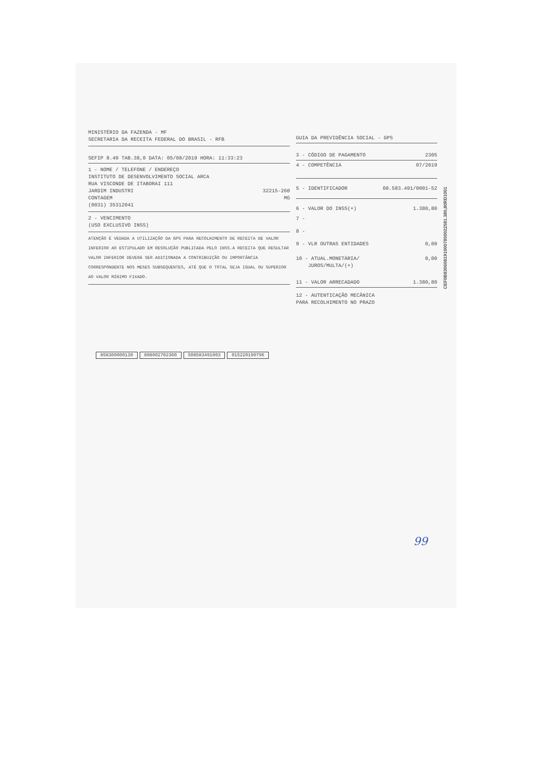MINISTÉRIO DA FAZENDA - MF
SECRETARIA DA RECEITA FEDERAL DO BRASIL - RFB
SEFIP 8.40 TAB.38,0 DATA: 05/08/2019 HORA: 11:33:23
1 - NOME / TELEFONE / ENDEREÇO
INSTITUTO DE DESENVOLVIMENTO SOCIAL ARCA
RUA VISCONDE DE ITABORAI 111
JARDIM INDUSTRI 32215-260
CONTAGEM MG
(0031) 35312041
2 - VENCIMENTO
(USO EXCLUSIVO INSS)
ATENÇÃO É VEDADA A UTILIZAÇÃO DA GPS PARA RECOLHIMENTO DE RECEITA DE VALOR INFERIOR AO ESTIPULADO EM RESOLUÇÃO PUBLICADA PELO INSS.A RECEITA QUE RESULTAR VALOR INFERIOR DEVERÁ SER ADICIONADA A CONTRIBUIÇÃO OU IMPORTÂNCIA CORRESPONDENTE NOS MESES SUBSEQUENTES, ATÉ QUE O TOTAL SEJA IGUAL OU SUPERIOR AO VALOR MÍNIMO FIXADO.
GUIA DA PREVIDÊNCIA SOCIAL - GPS
3 - CÓDIGO DE PAGAMENTO 2305
4 - COMPETÊNCIA 07/2019
5 - IDENTIFICADOR 08.583.491/0001-52
6 - VALOR DO INSS(+) 1.380,80
7 -
8 -
9 - VLR OUTRAS ENTIDADES 0,00
10 - ATUAL.MONETÁRIA/ 0,00
JUROS/MULTA/(+)
11 - VALOR ARRECADADO 1.380,80
12 - AUTENTICAÇÃO MECÂNICA
PARA RECOLHIMENTO NO PRAZO
858300000130 808002702300 508583491003 015220190796
CEF0B8306081910007850022581.380,80RD1001
99